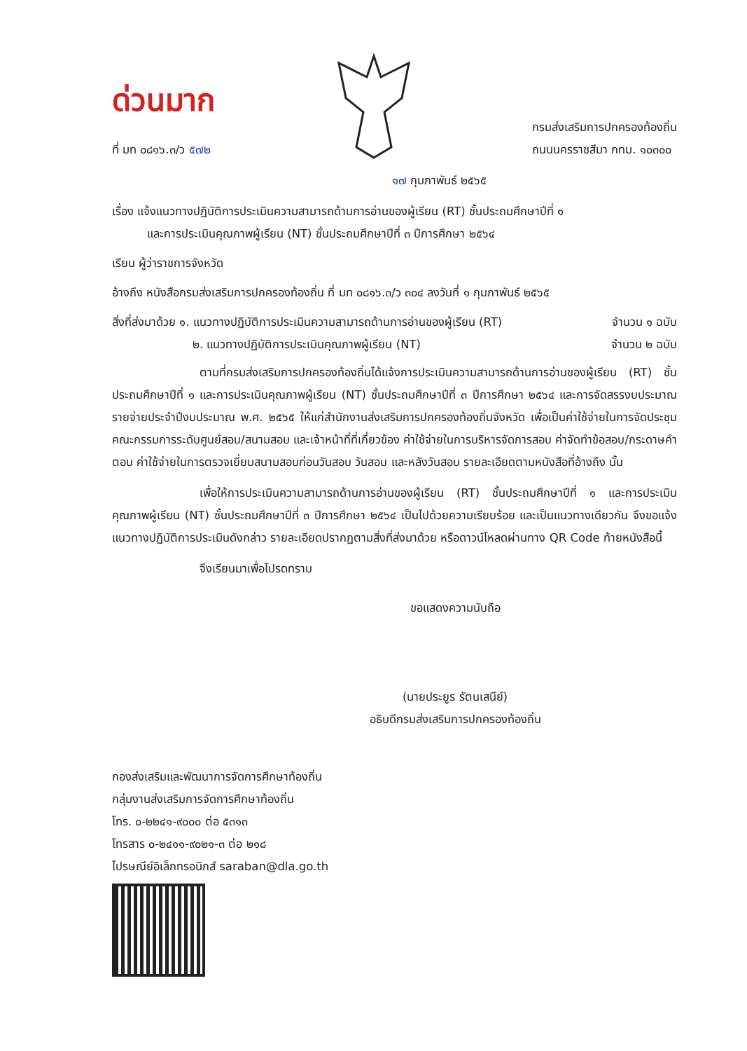ด่วนมาก
ที่ มท ๐๘๑๖.๓/ว ๕๗๒
กรมส่งเสริมการปกครองท้องถิ่น
ถนนนครราชสีมา กทม. ๑๐๓๐๐
๑๗ กุมภาพันธ์ ๒๕๖๕
เรื่อง แจ้งแนวทางปฏิบัติการประเมินความสามารถด้านการอ่านของผู้เรียน (RT) ชั้นประถมศึกษาปีที่ ๑
และการประเมินคุณภาพผู้เรียน (NT) ชั้นประถมศึกษาปีที่ ๓ ปีการศึกษา ๒๕๖๔
เรียน ผู้ว่าราชการจังหวัด
อ้างถึง หนังสือกรมส่งเสริมการปกครองท้องถิ่น ที่ มท ๐๘๑๖.๓/ว ๓๐๔ ลงวันที่ ๑ กุมภาพันธ์ ๒๕๖๕
สิ่งที่ส่งมาด้วย ๑. แนวทางปฏิบัติการประเมินความสามารถด้านการอ่านของผู้เรียน (RT)
จำนวน ๑ ฉบับ
๒. แนวทางปฏิบัติการประเมินคุณภาพผู้เรียน (NT)
จำนวน ๒ ฉบับ
ตามที่กรมส่งเสริมการปกครองท้องถิ่นได้แจ้งการประเมินความสามารถด้านการอ่านของผู้เรียน (RT) ชั้นประถมศึกษาปีที่ ๑ และการประเมินคุณภาพผู้เรียน (NT) ชั้นประถมศึกษาปีที่ ๓ ปีการศึกษา ๒๕๖๔ และการจัดสรรงบประมาณรายจ่ายประจำปีงบประมาณ พ.ศ. ๒๕๖๕ ให้แก่สำนักงานส่งเสริมการปกครองท้องถิ่นจังหวัด เพื่อเป็นค่าใช้จ่ายในการจัดประชุมคณะกรรมการระดับศูนย์สอบ/สนามสอบ และเจ้าหน้าที่ที่เกี่ยวข้อง ค่าใช้จ่ายในการบริหารจัดการสอบ ค่าจัดทำข้อสอบ/กระดาษคำตอบ ค่าใช้จ่ายในการตรวจเยี่ยมสนามสอบก่อนวันสอบ วันสอบ และหลังวันสอบ รายละเอียดตามหนังสือที่อ้างถึง นั้น
เพื่อให้การประเมินความสามารถด้านการอ่านของผู้เรียน (RT) ชั้นประถมศึกษาปีที่ ๑ และการประเมินคุณภาพผู้เรียน (NT) ชั้นประถมศึกษาปีที่ ๓ ปีการศึกษา ๒๕๖๔ เป็นไปด้วยความเรียบร้อย และเป็นแนวทางเดียวกัน จึงขอแจ้งแนวทางปฏิบัติการประเมินดังกล่าว รายละเอียดปรากฏตามสิ่งที่ส่งมาด้วย หรือดาวน์โหลดผ่านทาง QR Code ท้ายหนังสือนี้
จึงเรียนมาเพื่อโปรดทราบ
ขอแสดงความนับถือ
(นายประยูร รัตนเสนีย์)
อธิบดีกรมส่งเสริมการปกครองท้องถิ่น
กองส่งเสริมและพัฒนาการจัดการศึกษาท้องถิ่น
กลุ่มงานส่งเสริมการจัดการศึกษาท้องถิ่น
โทร. ๐-๒๒๔๑-๙๐๐๐ ต่อ ๕๓๑๓
โทรสาร ๐-๒๔๑๑-๙๐๒๑-๓ ต่อ ๒๑๘
ไปรษณีย์อิเล็กทรอนิกส์ saraban@dla.go.th